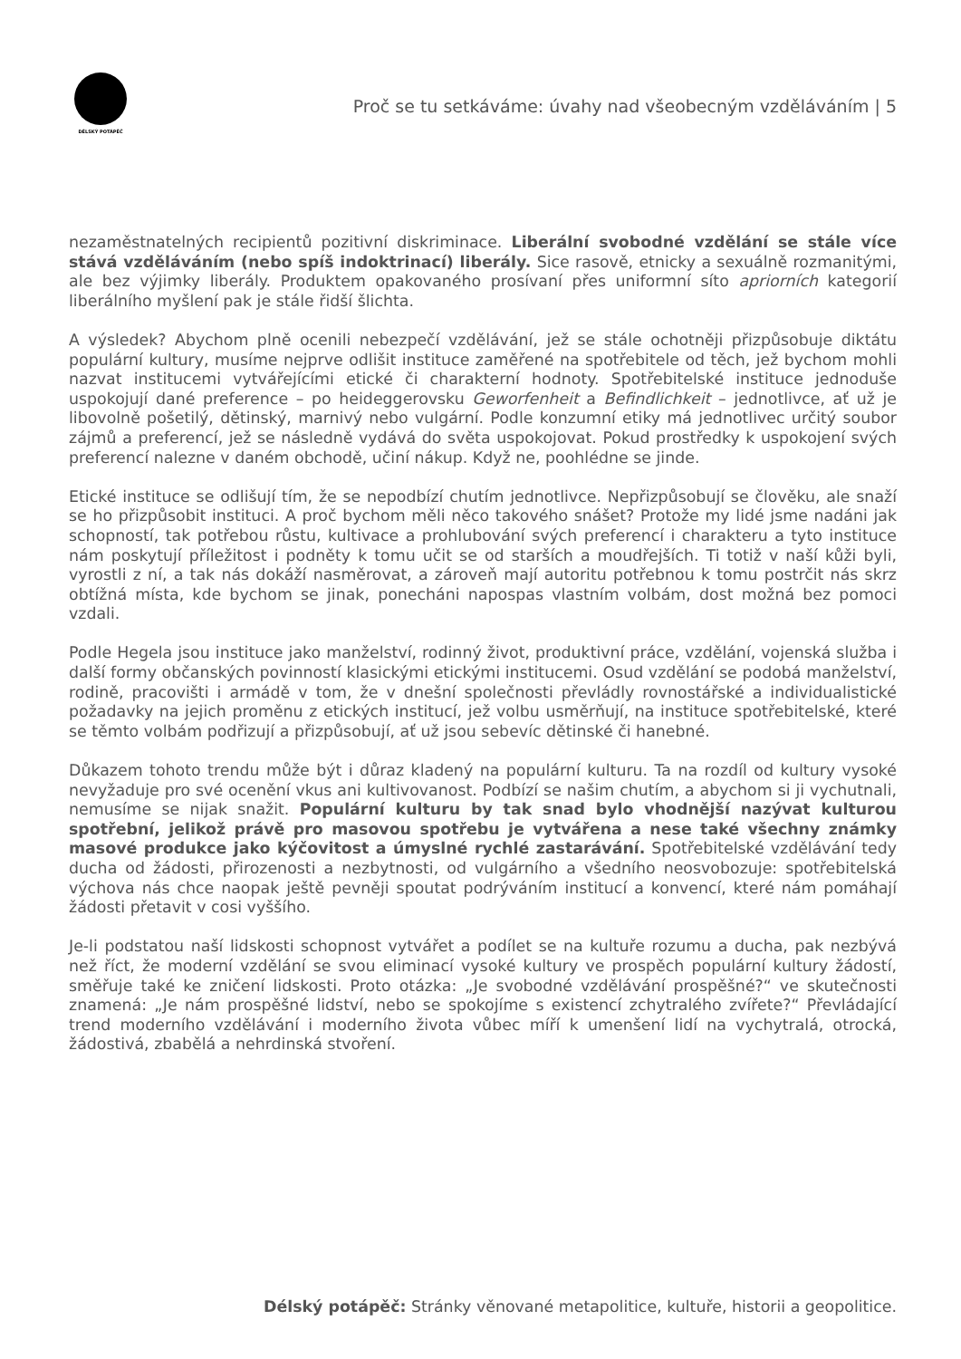DÉLSKÝ POTÁPĚČ
Proč se tu setkáváme: úvahy nad všeobecným vzděláváním | 5
nezaměstnatelných recipientů pozitivní diskriminace. Liberální svobodné vzdělání se stále více stává vzděláváním (nebo spíš indoktrinací) liberály. Sice rasově, etnicky a sexuálně rozmanitými, ale bez výjimky liberály. Produktem opakovaného prosívaní přes uniformní síto apriorních kategorií liberálního myšlení pak je stále řidší šlichta.
A výsledek? Abychom plně ocenili nebezpečí vzdělávání, jež se stále ochotněji přizpůsobuje diktátu populární kultury, musíme nejprve odlišit instituce zaměřené na spotřebitele od těch, jež bychom mohli nazvat institucemi vytvářejícími etické či charakterní hodnoty. Spotřebitelské instituce jednoduše uspokojují dané preference – po heideggerovsku Geworfenheit a Befindlichkeit – jednotlivce, ať už je libovolně pošetilý, dětinský, marnivý nebo vulgární. Podle konzumní etiky má jednotlivec určitý soubor zájmů a preferencí, jež se následně vydává do světa uspokojovat. Pokud prostředky k uspokojení svých preferencí nalezne v daném obchodě, učiní nákup. Když ne, poohlédne se jinde.
Etické instituce se odlišují tím, že se nepodbízí chutím jednotlivce. Nepřizpůsobují se člověku, ale snaží se ho přizpůsobit instituci. A proč bychom měli něco takového snášet? Protože my lidé jsme nadáni jak schopností, tak potřebou růstu, kultivace a prohlubování svých preferencí i charakteru a tyto instituce nám poskytují příležitost i podněty k tomu učit se od starších a moudřejších. Ti totiž v naší kůži byli, vyrostli z ní, a tak nás dokáží nasměrovat, a zároveň mají autoritu potřebnou k tomu postrčit nás skrz obtížná místa, kde bychom se jinak, ponecháni napospas vlastním volbám, dost možná bez pomoci vzdali.
Podle Hegela jsou instituce jako manželství, rodinný život, produktivní práce, vzdělání, vojenská služba i další formy občanských povinností klasickými etickými institucemi. Osud vzdělání se podobá manželství, rodině, pracovišti i armádě v tom, že v dnešní společnosti převládly rovnostářské a individualistické požadavky na jejich proměnu z etických institucí, jež volbu usměrňují, na instituce spotřebitelské, které se těmto volbám podřizují a přizpůsobují, ať už jsou sebevíc dětinské či hanebné.
Důkazem tohoto trendu může být i důraz kladený na populární kulturu. Ta na rozdíl od kultury vysoké nevyžaduje pro své ocenění vkus ani kultivovanost. Podbízí se našim chutím, a abychom si ji vychutnali, nemusíme se nijak snažit. Populární kulturu by tak snad bylo vhodnější nazývat kulturou spotřební, jelikož právě pro masovou spotřebu je vytvářena a nese také všechny známky masové produkce jako kýčovitost a úmyslné rychlé zastarávání. Spotřebitelské vzdělávání tedy ducha od žádosti, přirozenosti a nezbytnosti, od vulgárního a všedního neosvobozuje: spotřebitelská výchova nás chce naopak ještě pevněji spoutat podrýváním institucí a konvencí, které nám pomáhají žádosti přetavit v cosi vyššího.
Je-li podstatou naší lidskosti schopnost vytvářet a podílet se na kultuře rozumu a ducha, pak nezbývá než říct, že moderní vzdělání se svou eliminací vysoké kultury ve prospěch populární kultury žádostí, směřuje také ke zničení lidskosti. Proto otázka: „Je svobodné vzdělávání prospěšné?“ ve skutečnosti znamená: „Je nám prospěšné lidství, nebo se spokojíme s existencí zchytralého zvířete?“ Převládající trend moderního vzdělávání i moderního života vůbec míří k umenšení lidí na vychytralá, otrocká, žádostivá, zbabělá a nehrdinská stvoření.
Délský potápěč: Stránky věnované metapolitice, kultuře, historii a geopolitice.